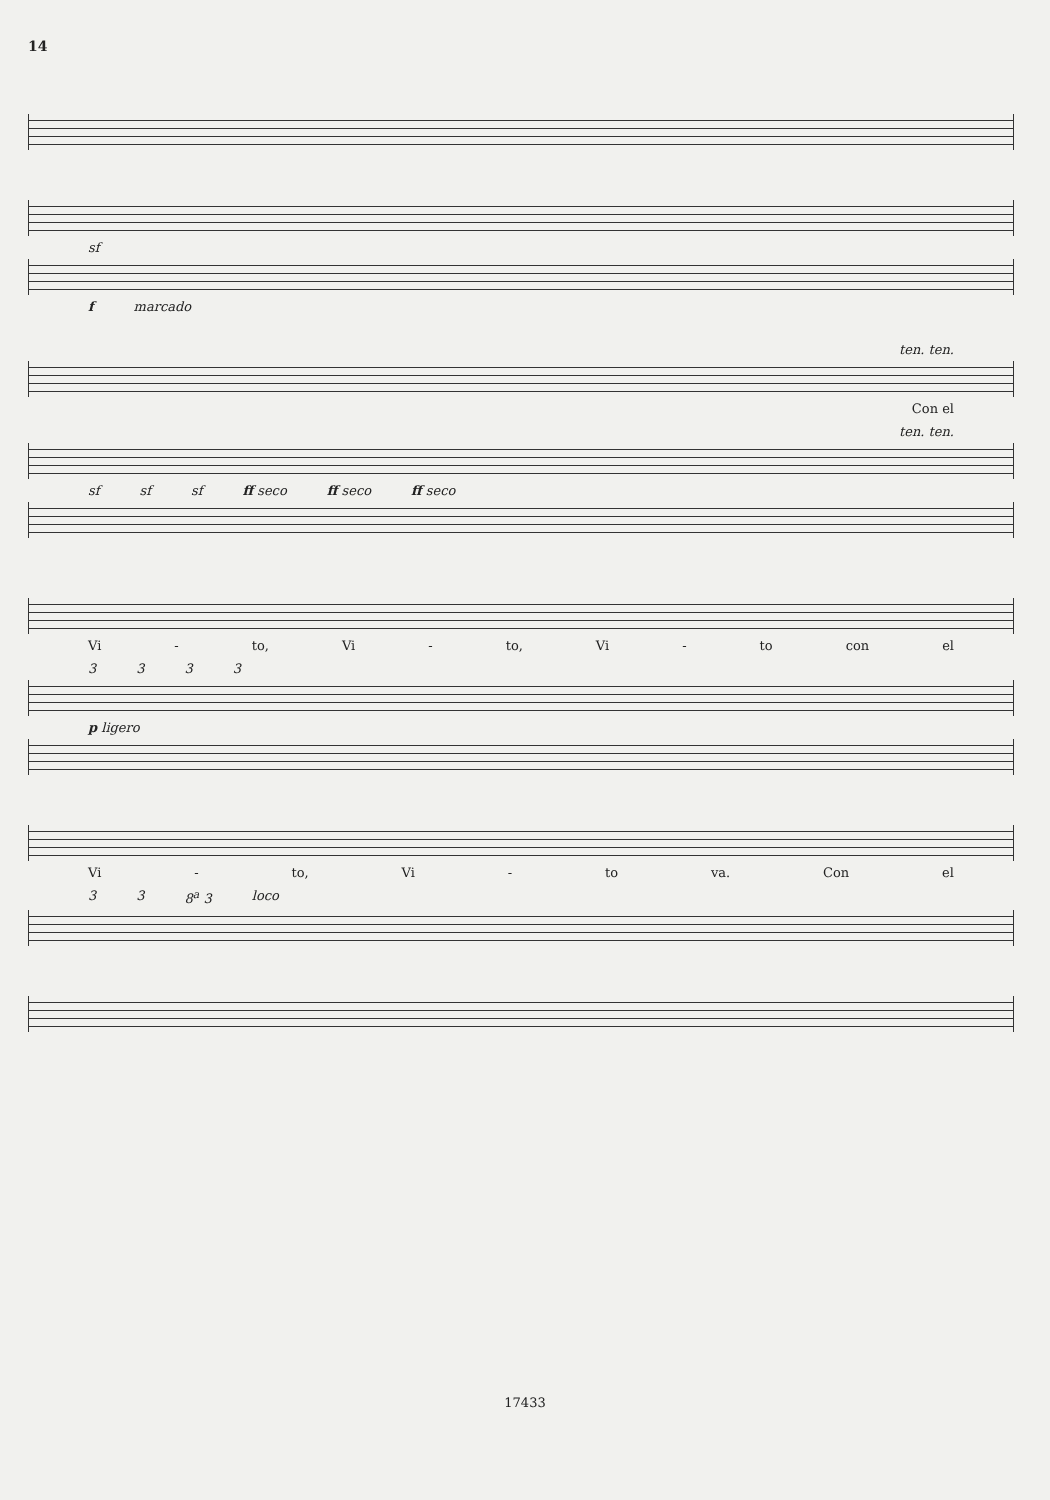14
sf
f marcado
ten. ten.
Con el
ten. ten.
sf sf sf ff seco ff seco ff seco
Vi - to, Vi - to, Vi - to con el
3333
p ligero
Vi - to, Vi - to va. Con el
33 8<sup>a</sup> 3 loco
17433